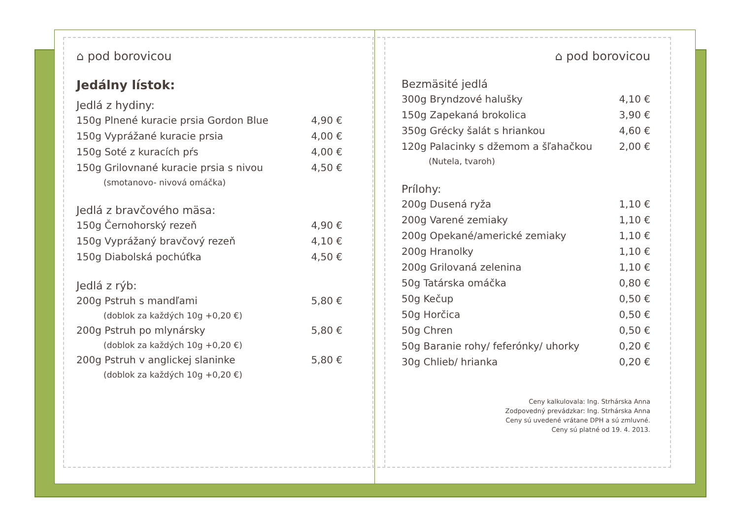⌂ pod borovicou
Jedálny lístok:
Jedlá z hydiny:
| 150g Plnené kuracie prsia Gordon Blue | 4,90 € |
| 150g Vyprážané kuracie prsia | 4,00 € |
| 150g Soté z kuracích pŕs | 4,00 € |
| 150g Grilovnané kuracie prsia s nivou | 4,50 € |
| (smotanovo- nivová omáčka) | |
Jedlá z bravčového mäsa:
| 150g Černohorský rezeň | 4,90 € |
| 150g Vyprážaný bravčový rezeň | 4,10 € |
| 150g Diabolská pochúťka | 4,50 € |
Jedlá z rýb:
| 200g Pstruh s mandľami | 5,80 € |
| (doblok za každých 10g +0,20 €) | |
| 200g Pstruh po mlynársky | 5,80 € |
| (doblok za každých 10g +0,20 €) | |
| 200g Pstruh v anglickej slaninke | 5,80 € |
| (doblok za každých 10g +0,20 €) | |
⌂ pod borovicou
Bezmäsité jedlá
| 300g Bryndzové halušky | 4,10 € |
| 150g Zapekaná brokolica | 3,90 € |
| 350g Grécky šalát s hriankou | 4,60 € |
| 120g Palacinky s džemom a šľahačkou | 2,00 € |
| (Nutela, tvaroh) | |
Prílohy:
| 200g Dusená ryža | 1,10 € |
| 200g Varené zemiaky | 1,10 € |
| 200g Opekané/americké zemiaky | 1,10 € |
| 200g Hranolky | 1,10 € |
| 200g Grilovaná zelenina | 1,10 € |
| 50g Tatárska omáčka | 0,80 € |
| 50g Kečup | 0,50 € |
| 50g Horčica | 0,50 € |
| 50g Chren | 0,50 € |
| 50g Baranie rohy/ feferónky/ uhorky | 0,20 € |
| 30g Chlieb/ hrianka | 0,20 € |
Ceny kalkulovala: Ing. Strhárska Anna
Zodpovedný prevádzkar: Ing. Strhárska Anna
Ceny sú uvedené vrátane DPH a sú zmluvné.
Ceny sú platné od 19. 4. 2013.